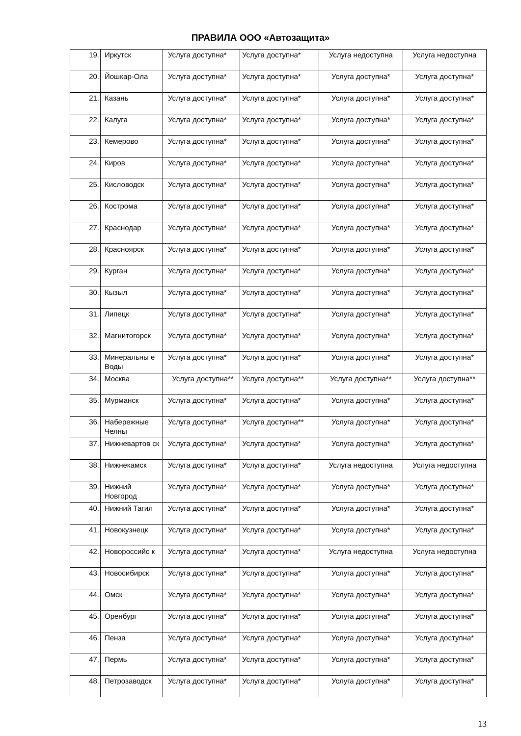ПРАВИЛА ООО «Автозащита»
| 19. | Иркутск | Услуга доступна* | Услуга доступна* | Услуга недоступна | Услуга недоступна |
| 20. | Йошкар-Ола | Услуга доступна* | Услуга доступна* | Услуга доступна* | Услуга доступна* |
| 21. | Казань | Услуга доступна* | Услуга доступна* | Услуга доступна* | Услуга доступна* |
| 22. | Калуга | Услуга доступна* | Услуга доступна* | Услуга доступна* | Услуга доступна* |
| 23. | Кемерово | Услуга доступна* | Услуга доступна* | Услуга доступна* | Услуга доступна* |
| 24. | Киров | Услуга доступна* | Услуга доступна* | Услуга доступна* | Услуга доступна* |
| 25. | Кисловодск | Услуга доступна* | Услуга доступна* | Услуга доступна* | Услуга доступна* |
| 26. | Кострома | Услуга доступна* | Услуга доступна* | Услуга доступна* | Услуга доступна* |
| 27. | Краснодар | Услуга доступна* | Услуга доступна* | Услуга доступна* | Услуга доступна* |
| 28. | Красноярск | Услуга доступна* | Услуга доступна* | Услуга доступна* | Услуга доступна* |
| 29. | Курган | Услуга доступна* | Услуга доступна* | Услуга доступна* | Услуга доступна* |
| 30. | Кызыл | Услуга доступна* | Услуга доступна* | Услуга доступна* | Услуга доступна* |
| 31. | Липецк | Услуга доступна* | Услуга доступна* | Услуга доступна* | Услуга доступна* |
| 32. | Магнитогорск | Услуга доступна* | Услуга доступна* | Услуга доступна* | Услуга доступна* |
| 33. | Минеральны е Воды | Услуга доступна* | Услуга доступна* | Услуга доступна* | Услуга доступна* |
| 34. | Москва | Услуга доступна** | Услуга доступна** | Услуга доступна** | Услуга доступна** |
| 35. | Мурманск | Услуга доступна* | Услуга доступна* | Услуга доступна* | Услуга доступна* |
| 36. | Набережные Челны | Услуга доступна* | Услуга доступна** | Услуга доступна* | Услуга доступна* |
| 37. | Нижневартов ск | Услуга доступна* | Услуга доступна* | Услуга доступна* | Услуга доступна* |
| 38. | Нижнекамск | Услуга доступна* | Услуга доступна* | Услуга недоступна | Услуга недоступна |
| 39. | Нижний Новгород | Услуга доступна* | Услуга доступна* | Услуга доступна* | Услуга доступна* |
| 40. | Нижний Тагил | Услуга доступна* | Услуга доступна* | Услуга доступна* | Услуга доступна* |
| 41. | Новокузнецк | Услуга доступна* | Услуга доступна* | Услуга доступна* | Услуга доступна* |
| 42. | Новороссийс к | Услуга доступна* | Услуга доступна* | Услуга недоступна | Услуга недоступна |
| 43. | Новосибирск | Услуга доступна* | Услуга доступна* | Услуга доступна* | Услуга доступна* |
| 44. | Омск | Услуга доступна* | Услуга доступна* | Услуга доступна* | Услуга доступна* |
| 45. | Оренбург | Услуга доступна* | Услуга доступна* | Услуга доступна* | Услуга доступна* |
| 46. | Пенза | Услуга доступна* | Услуга доступна* | Услуга доступна* | Услуга доступна* |
| 47. | Пермь | Услуга доступна* | Услуга доступна* | Услуга доступна* | Услуга доступна* |
| 48. | Петрозаводск | Услуга доступна* | Услуга доступна* | Услуга доступна* | Услуга доступна* |
13